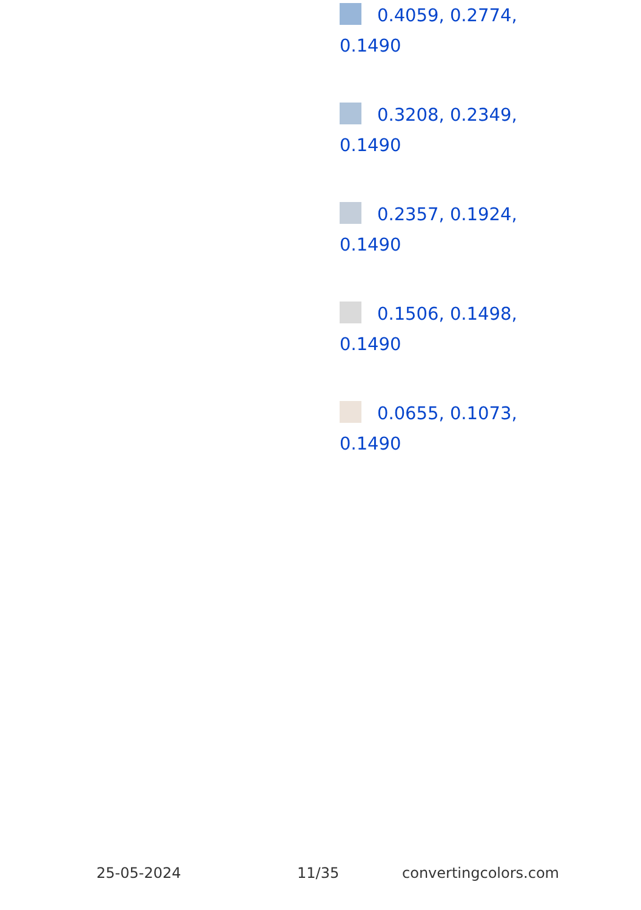0.4059, 0.2774, 0.1490
0.3208, 0.2349, 0.1490
0.2357, 0.1924, 0.1490
0.1506, 0.1498, 0.1490
0.0655, 0.1073, 0.1490
25-05-2024 11/35 convertingcolors.com